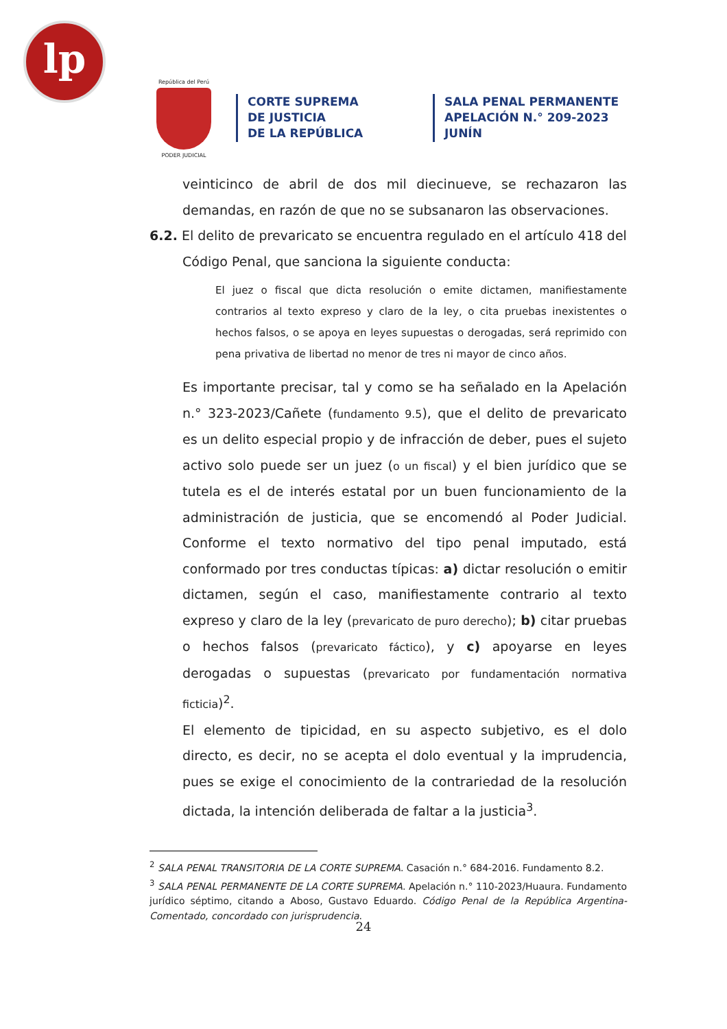lp
República del Perú
PODER JUDICIAL
CORTE SUPREMA
DE JUSTICIA
DE LA REPÚBLICA
SALA PENAL PERMANENTE
APELACIÓN N.° 209-2023
JUNÍN
veinticinco de abril de dos mil diecinueve, se rechazaron las demandas, en razón de que no se subsanaron las observaciones.
6.2. El delito de prevaricato se encuentra regulado en el artículo 418 del
Código Penal, que sanciona la siguiente conducta:
El juez o fiscal que dicta resolución o emite dictamen, manifiestamente contrarios al texto expreso y claro de la ley, o cita pruebas inexistentes o hechos falsos, o se apoya en leyes supuestas o derogadas, será reprimido con pena privativa de libertad no menor de tres ni mayor de cinco años.
Es importante precisar, tal y como se ha señalado en la Apelación n.° 323-2023/Cañete (fundamento 9.5), que el delito de prevaricato es un delito especial propio y de infracción de deber, pues el sujeto activo solo puede ser un juez (o un fiscal) y el bien jurídico que se tutela es el de interés estatal por un buen funcionamiento de la administración de justicia, que se encomendó al Poder Judicial. Conforme el texto normativo del tipo penal imputado, está conformado por tres conductas típicas: a) dictar resolución o emitir dictamen, según el caso, manifiestamente contrario al texto expreso y claro de la ley (prevaricato de puro derecho); b) citar pruebas o hechos falsos (prevaricato fáctico), y c) apoyarse en leyes derogadas o supuestas (prevaricato por fundamentación normativa ficticia)<sup>2</sup>.
El elemento de tipicidad, en su aspecto subjetivo, es el dolo directo, es decir, no se acepta el dolo eventual y la imprudencia, pues se exige el conocimiento de la contrariedad de la resolución dictada, la intención deliberada de faltar a la justicia<sup>3</sup>.
<sup>2</sup> SALA PENAL TRANSITORIA DE LA CORTE SUPREMA. Casación n.° 684-2016. Fundamento 8.2.
<sup>3</sup> SALA PENAL PERMANENTE DE LA CORTE SUPREMA. Apelación n.° 110-2023/Huaura. Fundamento jurídico séptimo, citando a Aboso, Gustavo Eduardo. Código Penal de la República Argentina-Comentado, concordado con jurisprudencia.
24